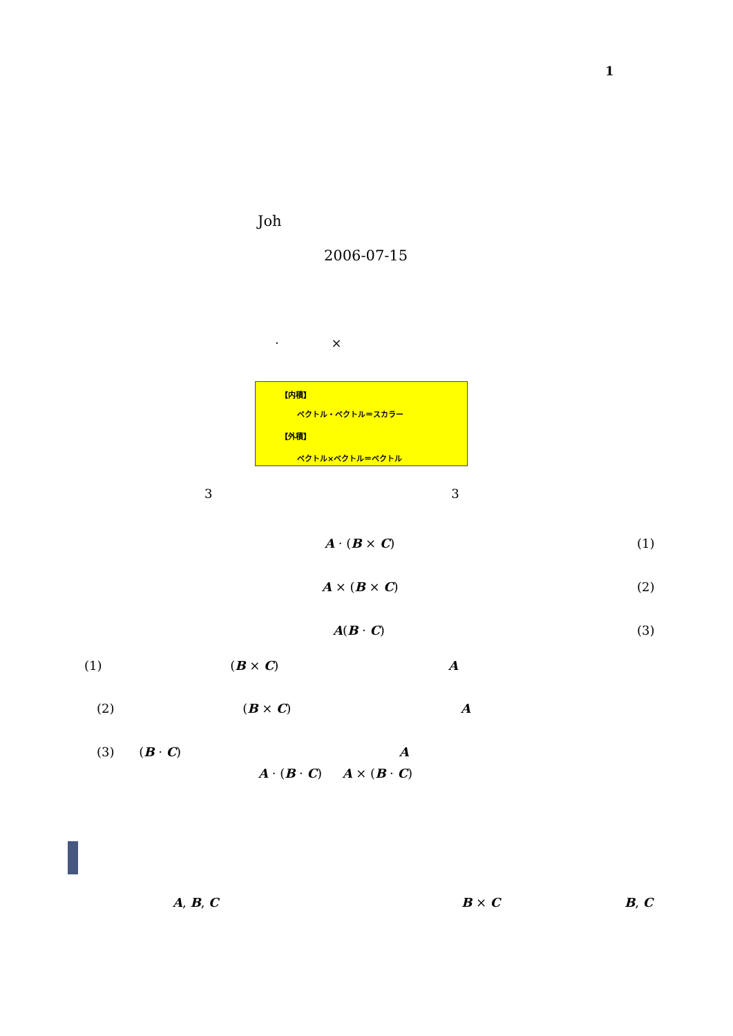1
Joh
2006-07-15
· ×
【内積】
ベクトル・ベクトル＝スカラー
【外積】
ベクトル×ベクトル＝ベクトル
3 3
A · (B × C) (1)
A × (B × C) (2)
A(B · C) (3)
(1) (B × C) A
(2) (B × C) A
(3) (B · C) A
A · (B · C) A × (B · C)
A, B, C B × C B, C